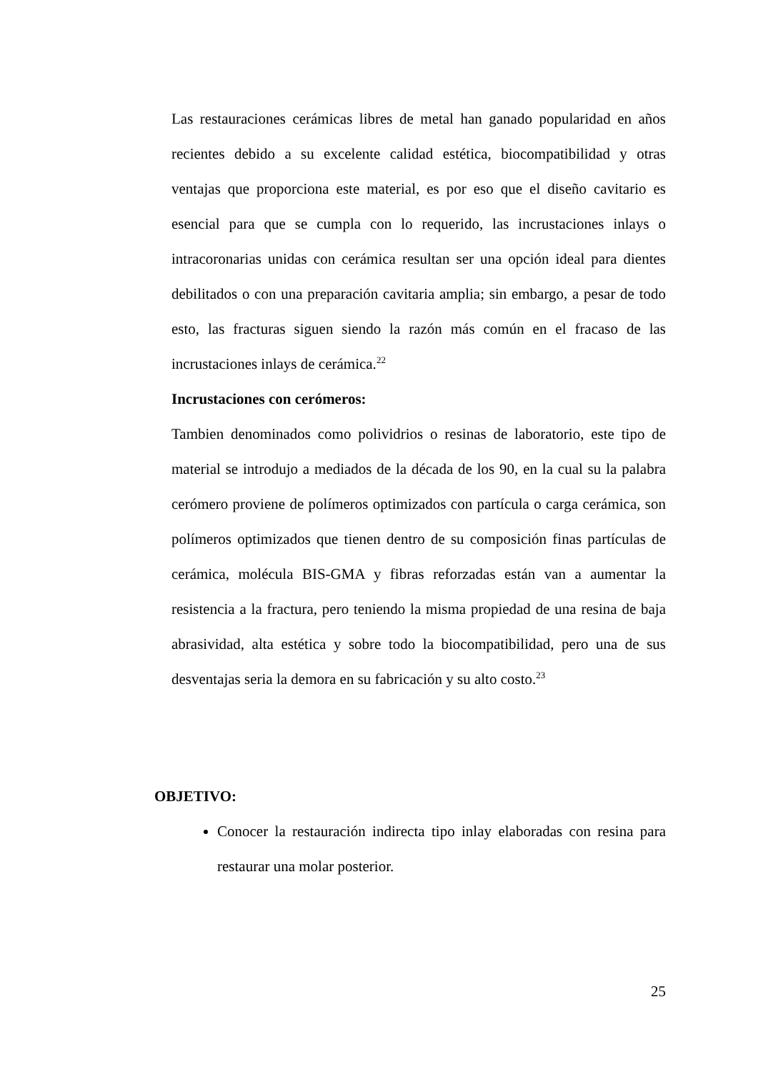Las restauraciones cerámicas libres de metal han ganado popularidad en años recientes debido a su excelente calidad estética, biocompatibilidad y otras ventajas que proporciona este material, es por eso que el diseño cavitario es esencial para que se cumpla con lo requerido, las incrustaciones inlays o intracoronarias unidas con cerámica resultan ser una opción ideal para dientes debilitados o con una preparación cavitaria amplia; sin embargo, a pesar de todo esto, las fracturas siguen siendo la razón más común en el fracaso de las incrustaciones inlays de cerámica.<sup>22</sup>
Incrustaciones con cerómeros:
Tambien denominados como polividrios o resinas de laboratorio, este tipo de material se introdujo a mediados de la década de los 90, en la cual su la palabra cerómero proviene de polímeros optimizados con partícula o carga cerámica, son polímeros optimizados que tienen dentro de su composición finas partículas de cerámica, molécula BIS-GMA y fibras reforzadas están van a aumentar la resistencia a la fractura, pero teniendo la misma propiedad de una resina de baja abrasividad, alta estética y sobre todo la biocompatibilidad, pero una de sus desventajas seria la demora en su fabricación y su alto costo.<sup>23</sup>
OBJETIVO:
Conocer la restauración indirecta tipo inlay elaboradas con resina para restaurar una molar posterior.
25